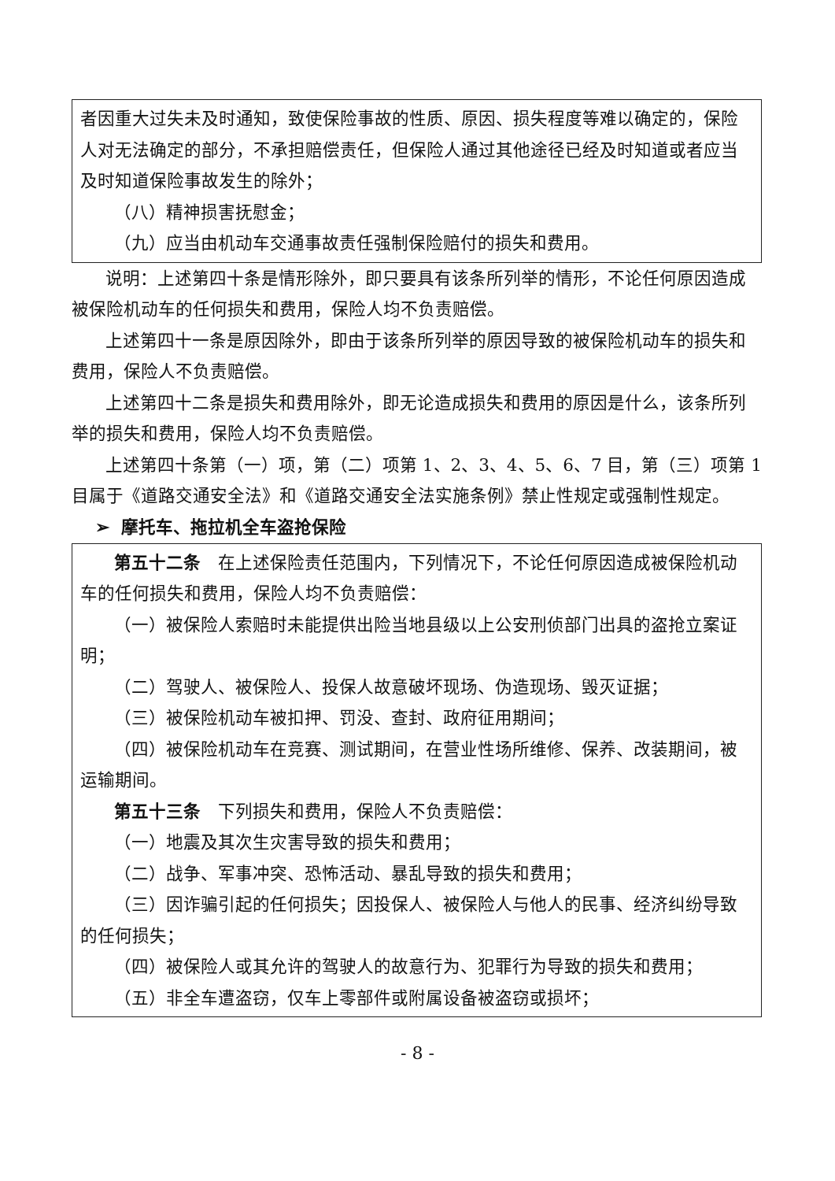者因重大过失未及时通知，致使保险事故的性质、原因、损失程度等难以确定的，保险人对无法确定的部分，不承担赔偿责任，但保险人通过其他途径已经及时知道或者应当及时知道保险事故发生的除外；
（八）精神损害抚慰金；
（九）应当由机动车交通事故责任强制保险赔付的损失和费用。
说明：上述第四十条是情形除外，即只要具有该条所列举的情形，不论任何原因造成被保险机动车的任何损失和费用，保险人均不负责赔偿。
上述第四十一条是原因除外，即由于该条所列举的原因导致的被保险机动车的损失和费用，保险人不负责赔偿。
上述第四十二条是损失和费用除外，即无论造成损失和费用的原因是什么，该条所列举的损失和费用，保险人均不负责赔偿。
上述第四十条第（一）项，第（二）项第 1、2、3、4、5、6、7 目，第（三）项第 1 目属于《道路交通安全法》和《道路交通安全法实施条例》禁止性规定或强制性规定。
➢ 摩托车、拖拉机全车盗抢保险
第五十二条　在上述保险责任范围内，下列情况下，不论任何原因造成被保险机动车的任何损失和费用，保险人均不负责赔偿：
（一）被保险人索赔时未能提供出险当地县级以上公安刑侦部门出具的盗抢立案证明；
（二）驾驶人、被保险人、投保人故意破坏现场、伪造现场、毁灭证据；
（三）被保险机动车被扣押、罚没、查封、政府征用期间；
（四）被保险机动车在竞赛、测试期间，在营业性场所维修、保养、改装期间，被运输期间。
第五十三条　下列损失和费用，保险人不负责赔偿：
（一）地震及其次生灾害导致的损失和费用；
（二）战争、军事冲突、恐怖活动、暴乱导致的损失和费用；
（三）因诈骗引起的任何损失；因投保人、被保险人与他人的民事、经济纠纷导致的任何损失；
（四）被保险人或其允许的驾驶人的故意行为、犯罪行为导致的损失和费用；
（五）非全车遭盗窃，仅车上零部件或附属设备被盗窃或损坏；
- 8 -